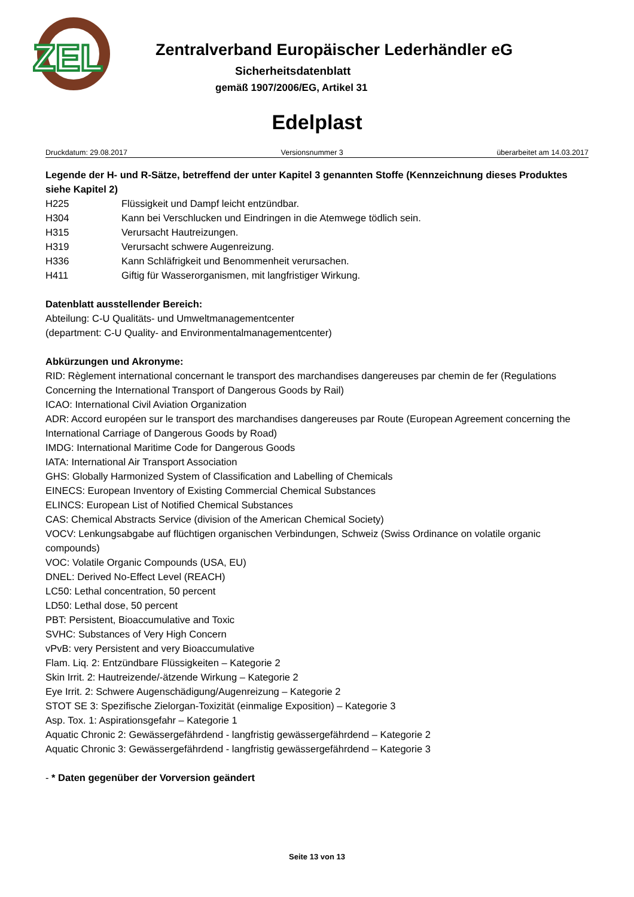ZEL
Zentralverband Europäischer Lederhändler eG
Sicherheitsdatenblatt
gemäß 1907/2006/EG, Artikel 31
Edelplast
Druckdatum: 29.08.2017 Versionsnummer 3 überarbeitet am 14.03.2017
Legende der H- und R-Sätze, betreffend der unter Kapitel 3 genannten Stoffe (Kennzeichnung dieses Produktes siehe Kapitel 2)
H225 Flüssigkeit und Dampf leicht entzündbar.
H304 Kann bei Verschlucken und Eindringen in die Atemwege tödlich sein.
H315 Verursacht Hautreizungen.
H319 Verursacht schwere Augenreizung.
H336 Kann Schläfrigkeit und Benommenheit verursachen.
H411 Giftig für Wasserorganismen, mit langfristiger Wirkung.
Datenblatt ausstellender Bereich:
Abteilung: C-U Qualitäts- und Umweltmanagementcenter
(department: C-U Quality- and Environmentalmanagementcenter)
Abkürzungen und Akronyme:
RID: Règlement international concernant le transport des marchandises dangereuses par chemin de fer (Regulations Concerning the International Transport of Dangerous Goods by Rail)
ICAO: International Civil Aviation Organization
ADR: Accord européen sur le transport des marchandises dangereuses par Route (European Agreement concerning the International Carriage of Dangerous Goods by Road)
IMDG: International Maritime Code for Dangerous Goods
IATA: International Air Transport Association
GHS: Globally Harmonized System of Classification and Labelling of Chemicals
EINECS: European Inventory of Existing Commercial Chemical Substances
ELINCS: European List of Notified Chemical Substances
CAS: Chemical Abstracts Service (division of the American Chemical Society)
VOCV: Lenkungsabgabe auf flüchtigen organischen Verbindungen, Schweiz (Swiss Ordinance on volatile organic compounds)
VOC: Volatile Organic Compounds (USA, EU)
DNEL: Derived No-Effect Level (REACH)
LC50: Lethal concentration, 50 percent
LD50: Lethal dose, 50 percent
PBT: Persistent, Bioaccumulative and Toxic
SVHC: Substances of Very High Concern
vPvB: very Persistent and very Bioaccumulative
Flam. Liq. 2: Entzündbare Flüssigkeiten – Kategorie 2
Skin Irrit. 2: Hautreizende/-ätzende Wirkung – Kategorie 2
Eye Irrit. 2: Schwere Augenschädigung/Augenreizung – Kategorie 2
STOT SE 3: Spezifische Zielorgan-Toxizität (einmalige Exposition) – Kategorie 3
Asp. Tox. 1: Aspirationsgefahr – Kategorie 1
Aquatic Chronic 2: Gewässergefährdend - langfristig gewässergefährdend – Kategorie 2
Aquatic Chronic 3: Gewässergefährdend - langfristig gewässergefährdend – Kategorie 3
- * Daten gegenüber der Vorversion geändert
Seite 13 von 13